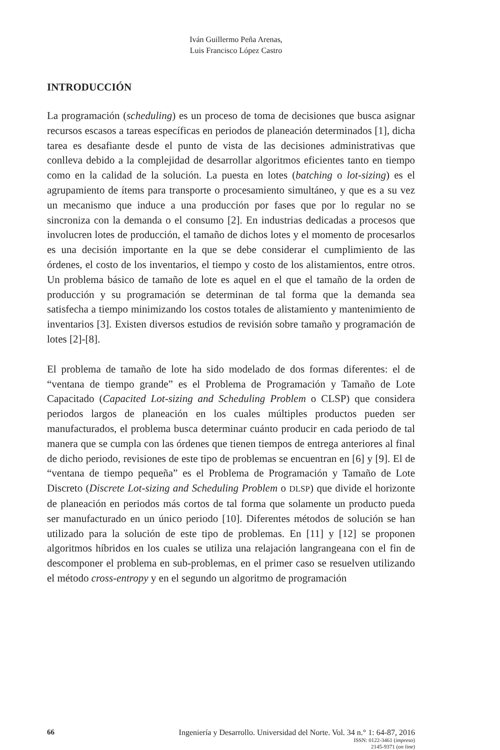Iván Guillermo Peña Arenas,
Luis Francisco López Castro
INTRODUCCIÓN
La programación (scheduling) es un proceso de toma de decisiones que busca asignar recursos escasos a tareas específicas en periodos de planeación determinados [1], dicha tarea es desafiante desde el punto de vista de las decisiones administrativas que conlleva debido a la complejidad de desarrollar algoritmos eficientes tanto en tiempo como en la calidad de la solución. La puesta en lotes (batching o lot-sizing) es el agrupamiento de ítems para transporte o procesamiento simultáneo, y que es a su vez un mecanismo que induce a una producción por fases que por lo regular no se sincroniza con la demanda o el consumo [2]. En industrias dedicadas a procesos que involucren lotes de producción, el tamaño de dichos lotes y el momento de procesarlos es una decisión importante en la que se debe considerar el cumplimiento de las órdenes, el costo de los inventarios, el tiempo y costo de los alistamientos, entre otros. Un problema básico de tamaño de lote es aquel en el que el tamaño de la orden de producción y su programación se determinan de tal forma que la demanda sea satisfecha a tiempo minimizando los costos totales de alistamiento y mantenimiento de inventarios [3]. Existen diversos estudios de revisión sobre tamaño y programación de lotes [2]-[8].
El problema de tamaño de lote ha sido modelado de dos formas diferentes: el de “ventana de tiempo grande” es el Problema de Programación y Tamaño de Lote Capacitado (Capacited Lot-sizing and Scheduling Problem o CLSP) que considera periodos largos de planeación en los cuales múltiples productos pueden ser manufacturados, el problema busca determinar cuánto producir en cada periodo de tal manera que se cumpla con las órdenes que tienen tiempos de entrega anteriores al final de dicho periodo, revisiones de este tipo de problemas se encuentran en [6] y [9]. El de “ventana de tiempo pequeña” es el Problema de Programación y Tamaño de Lote Discreto (Discrete Lot-sizing and Scheduling Problem o DLSP) que divide el horizonte de planeación en periodos más cortos de tal forma que solamente un producto pueda ser manufacturado en un único periodo [10]. Diferentes métodos de solución se han utilizado para la solución de este tipo de problemas. En [11] y [12] se proponen algoritmos híbridos en los cuales se utiliza una relajación langrangeana con el fin de descomponer el problema en sub-problemas, en el primer caso se resuelven utilizando el método cross-entropy y en el segundo un algoritmo de programación
66 Ingeniería y Desarrollo. Universidad del Norte. Vol. 34 n.° 1: 64-87, 2016
ISSN: 0122-3461 (impreso)
2145-9371 (on line)